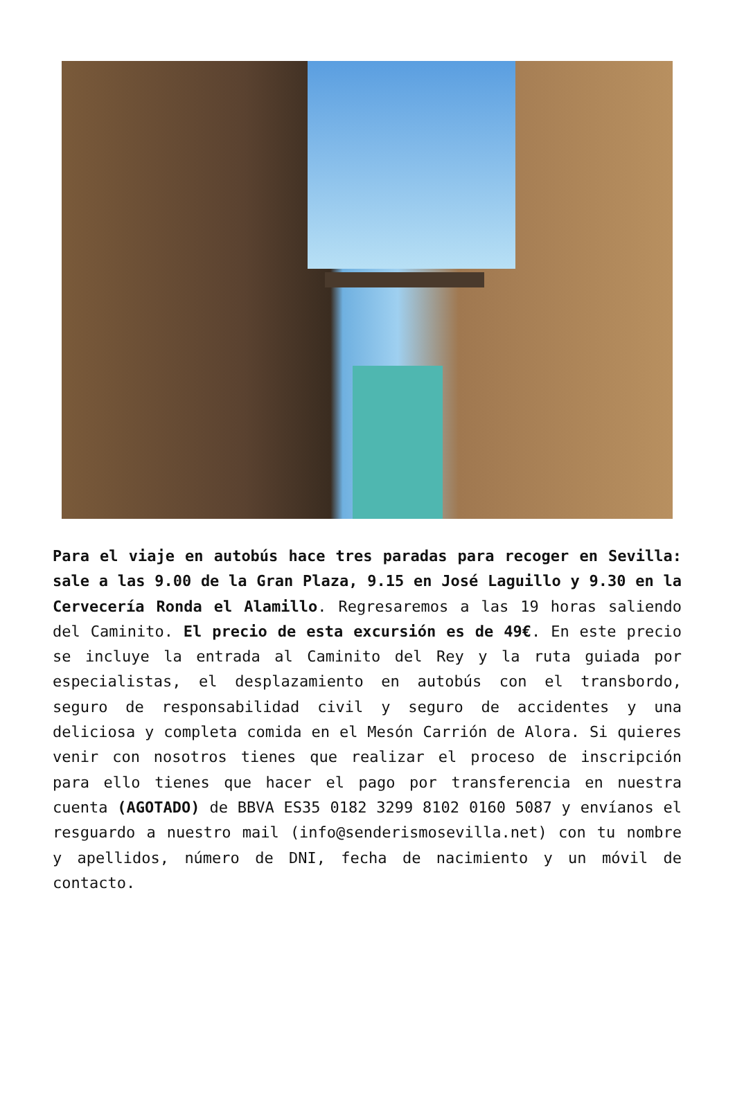Para el viaje en autobús hace tres paradas para recoger en Sevilla: sale a las 9.00 de la Gran Plaza, 9.15 en José Laguillo y 9.30 en la Cervecería Ronda el Alamillo. Regresaremos a las 19 horas saliendo del Caminito. El precio de esta excursión es de 49€. En este precio se incluye la entrada al Caminito del Rey y la ruta guiada por especialistas, el desplazamiento en autobús con el transbordo, seguro de responsabilidad civil y seguro de accidentes y una deliciosa y completa comida en el Mesón Carrión de Alora. Si quieres venir con nosotros tienes que realizar el proceso de inscripción para ello tienes que hacer el pago por transferencia en nuestra cuenta (AGOTADO) de BBVA ES35 0182 3299 8102 0160 5087 y envíanos el resguardo a nuestro mail (info@senderismosevilla.net) con tu nombre y apellidos, número de DNI, fecha de nacimiento y un móvil de contacto.